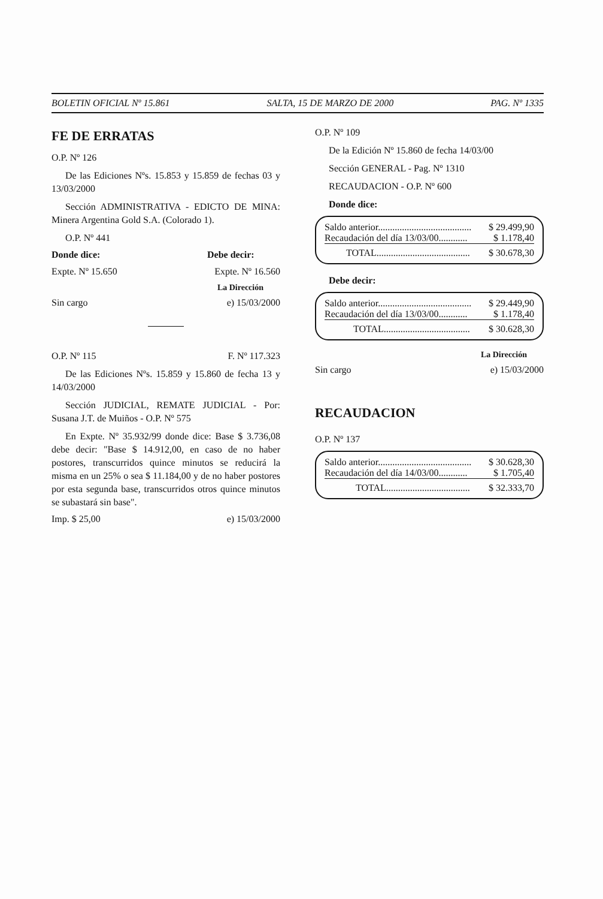BOLETIN OFICIAL Nº 15.861 SALTA, 15 DE MARZO DE 2000 PAG. Nº 1335
FE DE ERRATAS
O.P. Nº 126
De las Ediciones Nºs. 15.853 y 15.859 de fechas 03 y 13/03/2000
Sección ADMINISTRATIVA - EDICTO DE MINA: Minera Argentina Gold S.A. (Colorado 1).
O.P. Nº 441
Donde dice: Debe decir:
Expte. Nº 15.650 Expte. Nº 16.560
La Dirección
Sin cargo e) 15/03/2000
O.P. Nº 115 F. Nº 117.323
De las Ediciones Nºs. 15.859 y 15.860 de fecha 13 y 14/03/2000
Sección JUDICIAL, REMATE JUDICIAL - Por: Susana J.T. de Muiños - O.P. Nº 575
En Expte. Nº 35.932/99 donde dice: Base $ 3.736,08 debe decir: "Base $ 14.912,00, en caso de no haber postores, transcurridos quince minutos se reducirá la misma en un 25% o sea $ 11.184,00 y de no haber postores por esta segunda base, transcurridos otros quince minutos se subastará sin base".
Imp. $ 25,00 e) 15/03/2000
O.P. Nº 109
De la Edición Nº 15.860 de fecha 14/03/00
Sección GENERAL - Pag. Nº 1310
RECAUDACION - O.P. Nº 600
Donde dice:
| Saldo anterior....................................... | $ 29.499,90 |
| Recaudación del día 13/03/00............ | $ 1.178,40 |
| TOTAL....................................... | $ 30.678,30 |
Debe decir:
| Saldo anterior....................................... | $ 29.449,90 |
| Recaudación del día 13/03/00............ | $ 1.178,40 |
| TOTAL.................................... | $ 30.628,30 |
La Dirección
Sin cargo e) 15/03/2000
RECAUDACION
O.P. Nº 137
| Saldo anterior....................................... | $ 30.628,30 |
| Recaudación del día 14/03/00............ | $ 1.705,40 |
| TOTAL................................... | $ 32.333,70 |